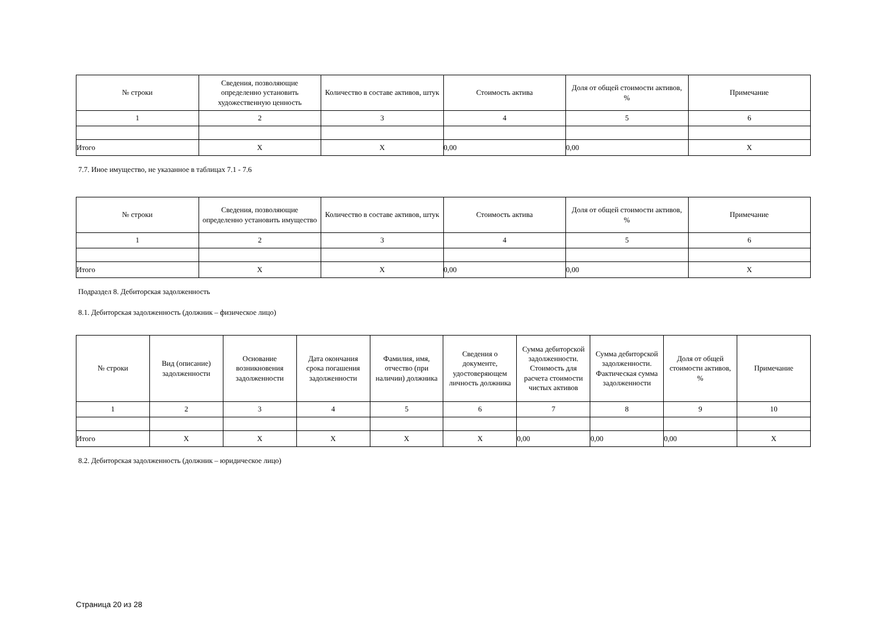| № строки | Сведения, позволяющие определенно установить художественную ценность | Количество в составе активов, штук | Стоимость актива | Доля от общей стоимости активов, % | Примечание |
| --- | --- | --- | --- | --- | --- |
| 1 | 2 | 3 | 4 | 5 | 6 |
| Итого | X | X | 0,00 | 0,00 | X |
7.7. Иное имущество, не указанное в таблицах 7.1 - 7.6
| № строки | Сведения, позволяющие определенно установить имущество | Количество в составе активов, штук | Стоимость актива | Доля от общей стоимости активов, % | Примечание |
| --- | --- | --- | --- | --- | --- |
| 1 | 2 | 3 | 4 | 5 | 6 |
| Итого | X | X | 0,00 | 0,00 | X |
Подраздел 8. Дебиторская задолженность
8.1. Дебиторская задолженность (должник – физическое лицо)
| № строки | Вид (описание) задолженности | Основание возникновения задолженности | Дата окончания срока погашения задолженности | Фамилия, имя, отчество (при наличии) должника | Сведения о документе, удостоверяющем личность должника | Сумма дебиторской задолженности. Стоимость для расчета стоимости чистых активов | Сумма дебиторской задолженности. Фактическая сумма задолженности | Доля от общей стоимости активов, % | Примечание |
| --- | --- | --- | --- | --- | --- | --- | --- | --- | --- |
| 1 | 2 | 3 | 4 | 5 | 6 | 7 | 8 | 9 | 10 |
| Итого | X | X | X | X | X | 0,00 | 0,00 | 0,00 | X |
8.2. Дебиторская задолженность (должник – юридическое лицо)
Страница 20 из 28